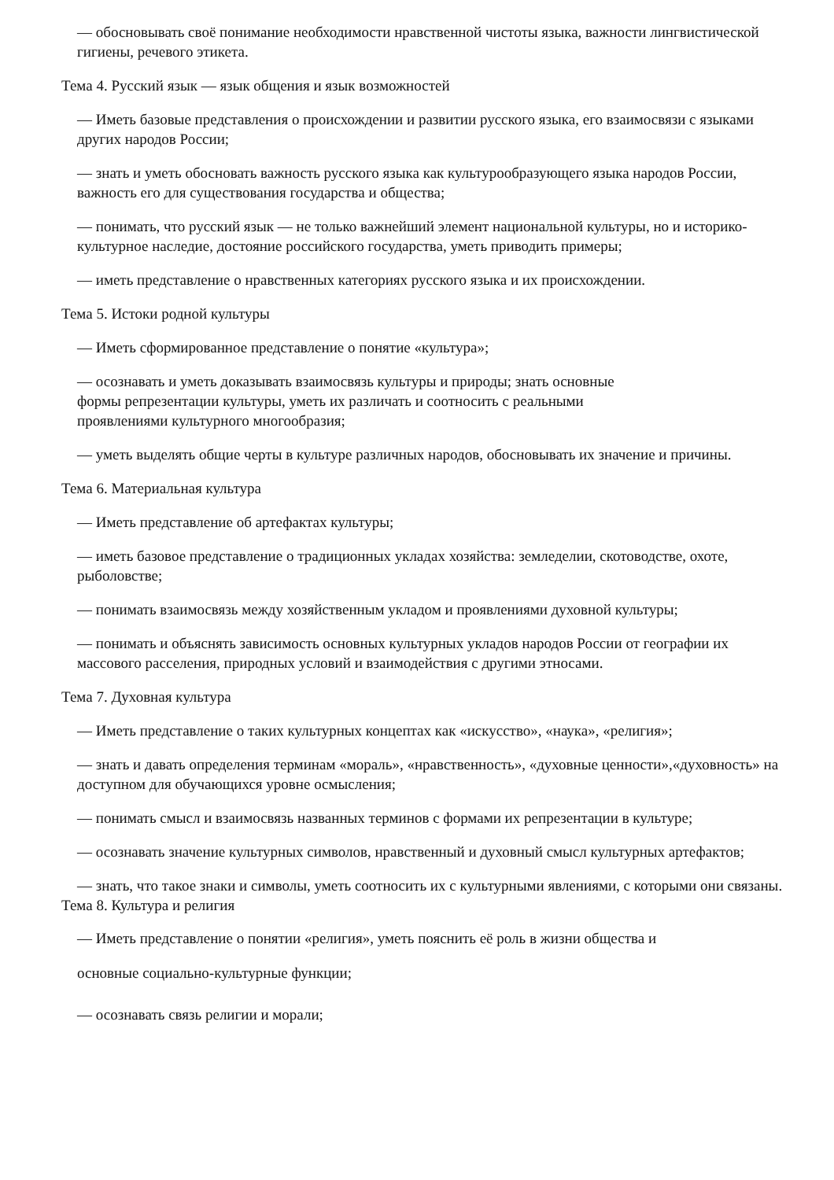— обосновывать своё понимание необходимости нравственной чистоты языка, важности лингвистической гигиены, речевого этикета.
Тема 4. Русский язык — язык общения и язык возможностей
— Иметь базовые представления о происхождении и развитии русского языка, его взаимосвязи с языками других народов России;
— знать и уметь обосновать важность русского языка как культурообразующего языка народов России, важность его для существования государства и общества;
— понимать, что русский язык — не только важнейший элемент национальной культуры, но и историко-культурное наследие, достояние российского государства, уметь приводить примеры;
— иметь представление о нравственных категориях русского языка и их происхождении.
Тема 5. Истоки родной культуры
— Иметь сформированное представление о понятие «культура»;
— осознавать и уметь доказывать взаимосвязь культуры и природы; знать основные
формы репрезентации культуры, уметь их различать и соотносить с реальными
проявлениями культурного многообразия;
— уметь выделять общие черты в культуре различных народов, обосновывать их значение и причины.
Тема 6. Материальная культура
— Иметь представление об артефактах культуры;
— иметь базовое представление о традиционных укладах хозяйства: земледелии, скотоводстве, охоте, рыболовстве;
— понимать взаимосвязь между хозяйственным укладом и проявлениями духовной культуры;
— понимать и объяснять зависимость основных культурных укладов народов России от географии их массового расселения, природных условий и взаимодействия с другими этносами.
Тема 7. Духовная культура
— Иметь представление о таких культурных концептах как «искусство», «наука», «религия»;
— знать и давать определения терминам «мораль», «нравственность», «духовные ценности»,«духовность» на доступном для обучающихся уровне осмысления;
— понимать смысл и взаимосвязь названных терминов с формами их репрезентации в культуре;
— осознавать значение культурных символов, нравственный и духовный смысл культурных артефактов;
— знать, что такое знаки и символы, уметь соотносить их с культурными явлениями, с которыми они связаны.
Тема 8. Культура и религия
— Иметь представление о понятии «религия», уметь пояснить её роль в жизни общества и
основные социально-культурные функции;
— осознавать связь религии и морали;